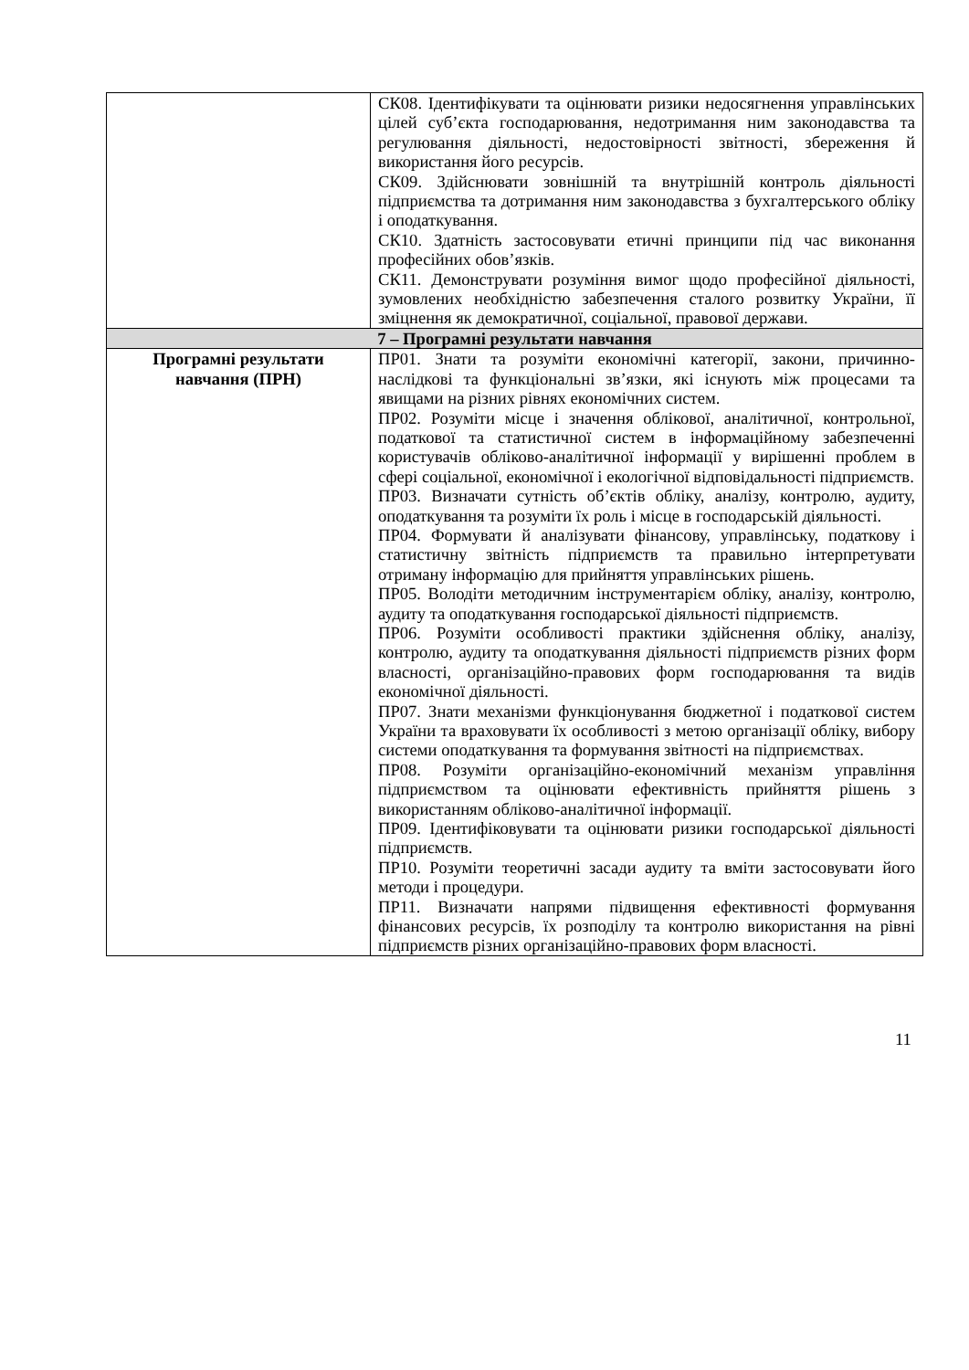| | СК08. Ідентифікувати та оцінювати ризики недосягнення управлінських цілей суб’єкта господарювання, недотримання ним законодавства та регулювання діяльності, недостовірності звітності, збереження й використання його ресурсів. СК09. Здійснювати зовнішній та внутрішній контроль діяльності підприємства та дотримання ним законодавства з бухгалтерського обліку і оподаткування. СК10. Здатність застосовувати етичні принципи під час виконання професійних обов’язків. СК11. Демонструвати розуміння вимог щодо професійної діяльності, зумовлених необхідністю забезпечення сталого розвитку України, її зміцнення як демократичної, соціальної, правової держави. |
| 7 – Програмні результати навчання | |
| Програмні результати навчання (ПРН) | ПР01. Знати та розуміти економічні категорії, закони, причинно-наслідкові та функціональні зв’язки, які існують між процесами та явищами на різних рівнях економічних систем. ПР02. Розуміти місце і значення облікової, аналітичної, контрольної, податкової та статистичної систем в інформаційному забезпеченні користувачів обліково-аналітичної інформації у вирішенні проблем в сфері соціальної, економічної і екологічної відповідальності підприємств. ПР03. Визначати сутність об’єктів обліку, аналізу, контролю, аудиту, оподаткування та розуміти їх роль і місце в господарській діяльності. ПР04. Формувати й аналізувати фінансову, управлінську, податкову і статистичну звітність підприємств та правильно інтерпретувати отриману інформацію для прийняття управлінських рішень. ПР05. Володіти методичним інструментарієм обліку, аналізу, контролю, аудиту та оподаткування господарської діяльності підприємств. ПР06. Розуміти особливості практики здійснення обліку, аналізу, контролю, аудиту та оподаткування діяльності підприємств різних форм власності, організаційно-правових форм господарювання та видів економічної діяльності. ПР07. Знати механізми функціонування бюджетної і податкової систем України та враховувати їх особливості з метою організації обліку, вибору системи оподаткування та формування звітності на підприємствах. ПР08. Розуміти організаційно-економічний механізм управління підприємством та оцінювати ефективність прийняття рішень з використанням обліково-аналітичної інформації. ПР09. Ідентифіковувати та оцінювати ризики господарської діяльності підприємств. ПР10. Розуміти теоретичні засади аудиту та вміти застосовувати його методи і процедури. ПР11. Визначати напрями підвищення ефективності формування фінансових ресурсів, їх розподілу та контролю використання на рівні підприємств різних організаційно-правових форм власності. |
11